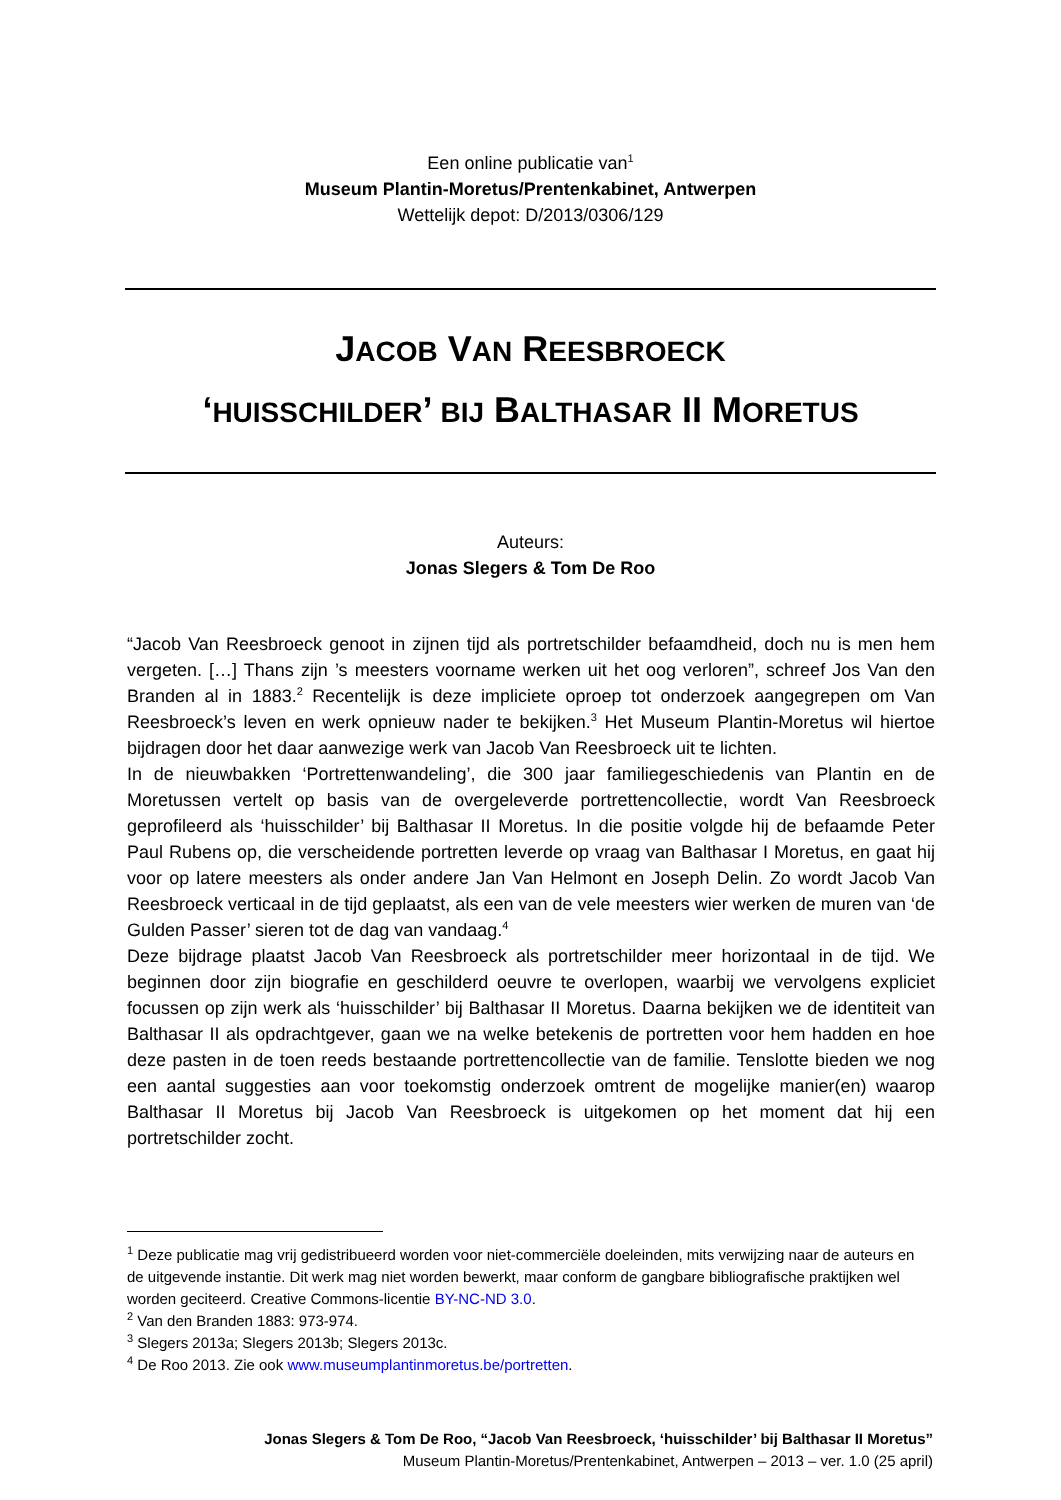Een online publicatie van<sup>1</sup>
Museum Plantin-Moretus/Prentenkabinet, Antwerpen
Wettelijk depot: D/2013/0306/129
JACOB VAN REESBROECK
‘HUISSCHILDER’ BIJ BALTHASAR II MORETUS
Auteurs:
Jonas Slegers & Tom De Roo
“Jacob Van Reesbroeck genoot in zijnen tijd als portretschilder befaamdheid, doch nu is men hem vergeten. […] Thans zijn ’s meesters voorname werken uit het oog verloren”, schreef Jos Van den Branden al in 1883.<sup>2</sup> Recentelijk is deze impliciete oproep tot onderzoek aangegrepen om Van Reesbroeck’s leven en werk opnieuw nader te bekijken.<sup>3</sup> Het Museum Plantin-Moretus wil hiertoe bijdragen door het daar aanwezige werk van Jacob Van Reesbroeck uit te lichten.
In de nieuwbakken ‘Portrettenwandeling’, die 300 jaar familiegeschiedenis van Plantin en de Moretussen vertelt op basis van de overgeleverde portrettencollectie, wordt Van Reesbroeck geprofileerd als ‘huisschilder’ bij Balthasar II Moretus. In die positie volgde hij de befaamde Peter Paul Rubens op, die verscheidende portretten leverde op vraag van Balthasar I Moretus, en gaat hij voor op latere meesters als onder andere Jan Van Helmont en Joseph Delin. Zo wordt Jacob Van Reesbroeck verticaal in de tijd geplaatst, als een van de vele meesters wier werken de muren van ‘de Gulden Passer’ sieren tot de dag van vandaag.<sup>4</sup>
Deze bijdrage plaatst Jacob Van Reesbroeck als portretschilder meer horizontaal in de tijd. We beginnen door zijn biografie en geschilderd oeuvre te overlopen, waarbij we vervolgens expliciet focussen op zijn werk als ‘huisschilder’ bij Balthasar II Moretus. Daarna bekijken we de identiteit van Balthasar II als opdrachtgever, gaan we na welke betekenis de portretten voor hem hadden en hoe deze pasten in de toen reeds bestaande portrettencollectie van de familie. Tenslotte bieden we nog een aantal suggesties aan voor toekomstig onderzoek omtrent de mogelijke manier(en) waarop Balthasar II Moretus bij Jacob Van Reesbroeck is uitgekomen op het moment dat hij een portretschilder zocht.
<sup>1</sup> Deze publicatie mag vrij gedistribueerd worden voor niet-commerciële doeleinden, mits verwijzing naar de auteurs en de uitgevende instantie. Dit werk mag niet worden bewerkt, maar conform de gangbare bibliografische praktijken wel worden geciteerd. Creative Commons-licentie BY-NC-ND 3.0.
<sup>2</sup> Van den Branden 1883: 973-974.
<sup>3</sup> Slegers 2013a; Slegers 2013b; Slegers 2013c.
<sup>4</sup> De Roo 2013. Zie ook www.museumplantinmoretus.be/portretten.
Jonas Slegers & Tom De Roo, “Jacob Van Reesbroeck, ‘huisschilder’ bij Balthasar II Moretus”
Museum Plantin-Moretus/Prentenkabinet, Antwerpen – 2013 – ver. 1.0 (25 april)